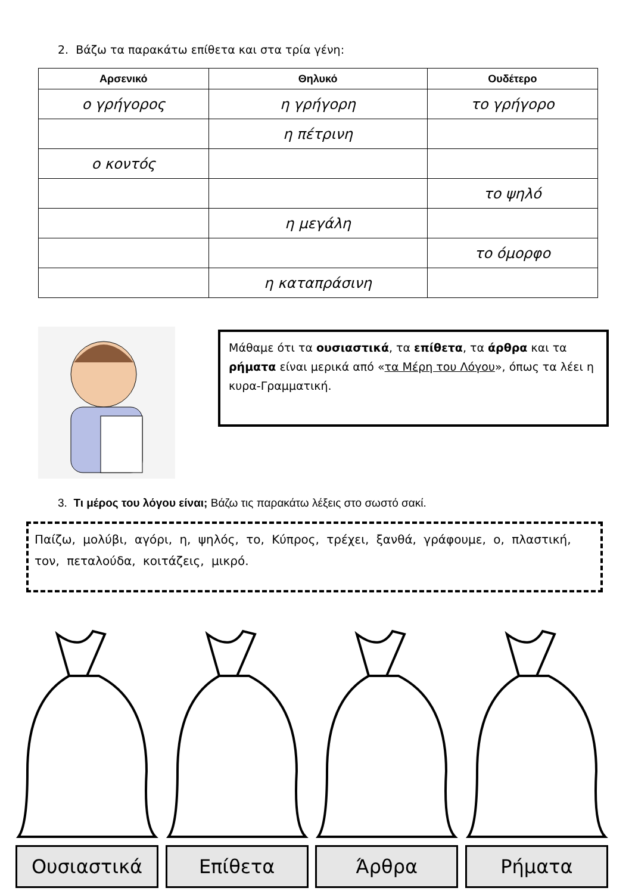2. Βάζω τα παρακάτω επίθετα και στα τρία γένη:
| Αρσενικό | Θηλυκό | Ουδέτερο |
| --- | --- | --- |
| ο γρήγορος | η γρήγορη | το γρήγορο |
| | η πέτρινη | |
| ο κοντός | | |
| | | το ψηλό |
| | η μεγάλη | |
| | | το όμορφο |
| | η καταπράσινη | |
Μάθαμε ότι τα ουσιαστικά, τα επίθετα, τα άρθρα και τα ρήματα είναι μερικά από «τα Μέρη του Λόγου», όπως τα λέει η κυρα-Γραμματική.
3. Τι μέρος του λόγου είναι; Βάζω τις παρακάτω λέξεις στο σωστό σακί.
Παίζω, μολύβι, αγόρι, η, ψηλός, το, Κύπρος, τρέχει, ξανθά, γράφουμε, ο, πλαστική, τον, πεταλούδα, κοιτάζεις, μικρό.
Ουσιαστικά Επίθετα Άρθρα Ρήματα